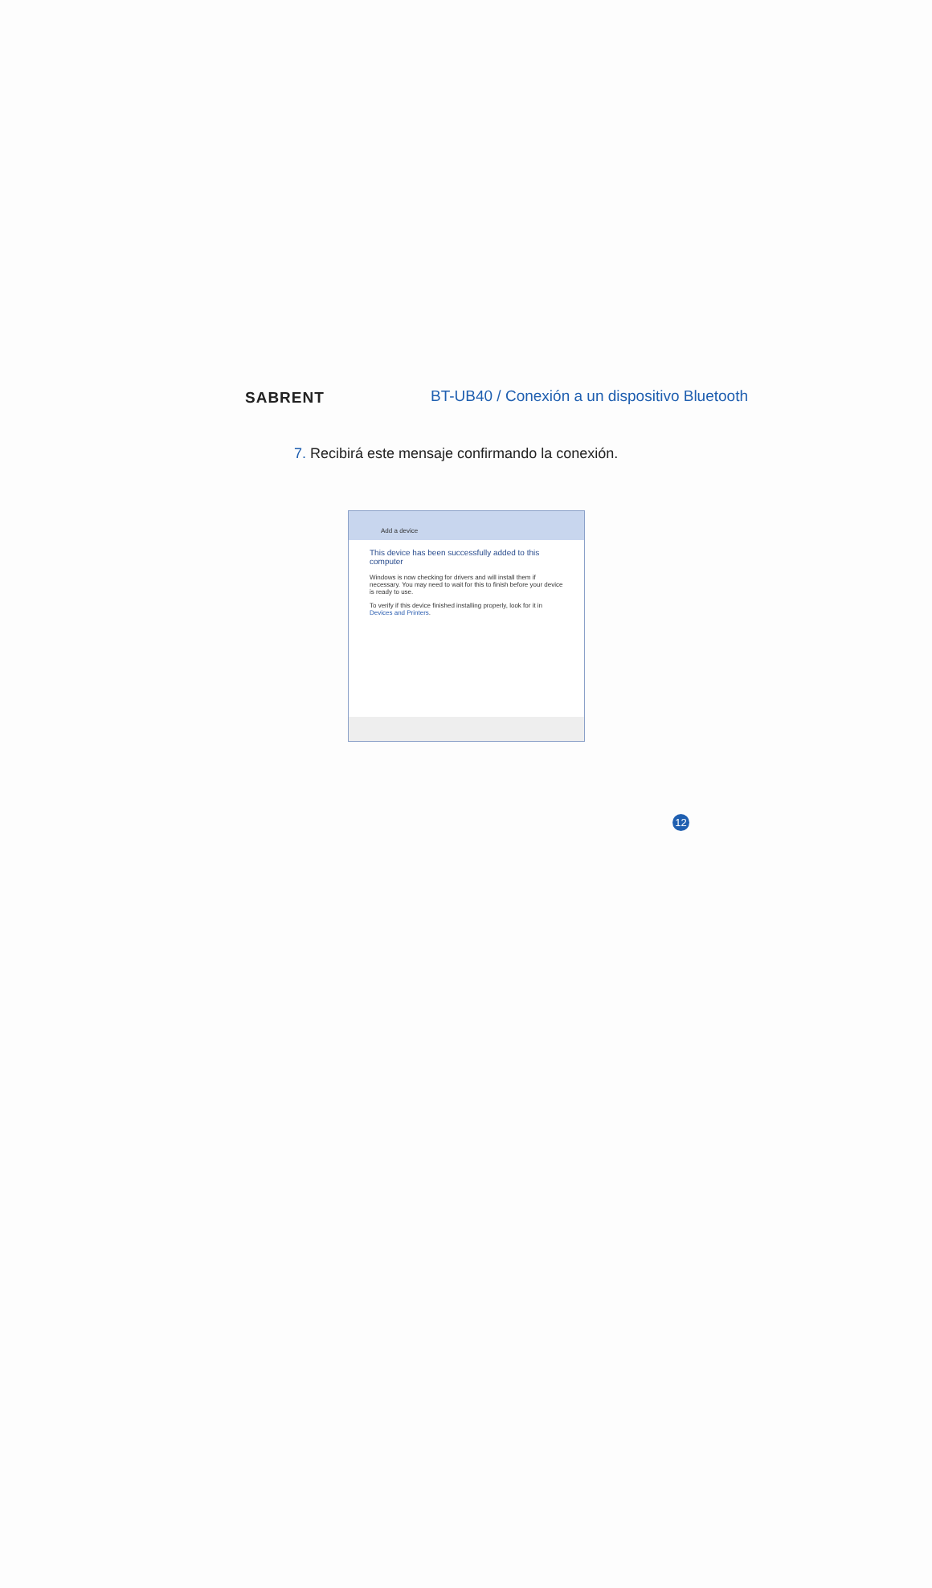SABRENT
BT-UB40 / Conexión a un dispositivo Bluetooth
7. Recibirá este mensaje confirmando la conexión.
Add a device
This device has been successfully added to this computer
Windows is now checking for drivers and will install them if necessary. You may need to wait for this to finish before your device is ready to use.
To verify if this device finished installing properly, look for it in Devices and Printers.
12